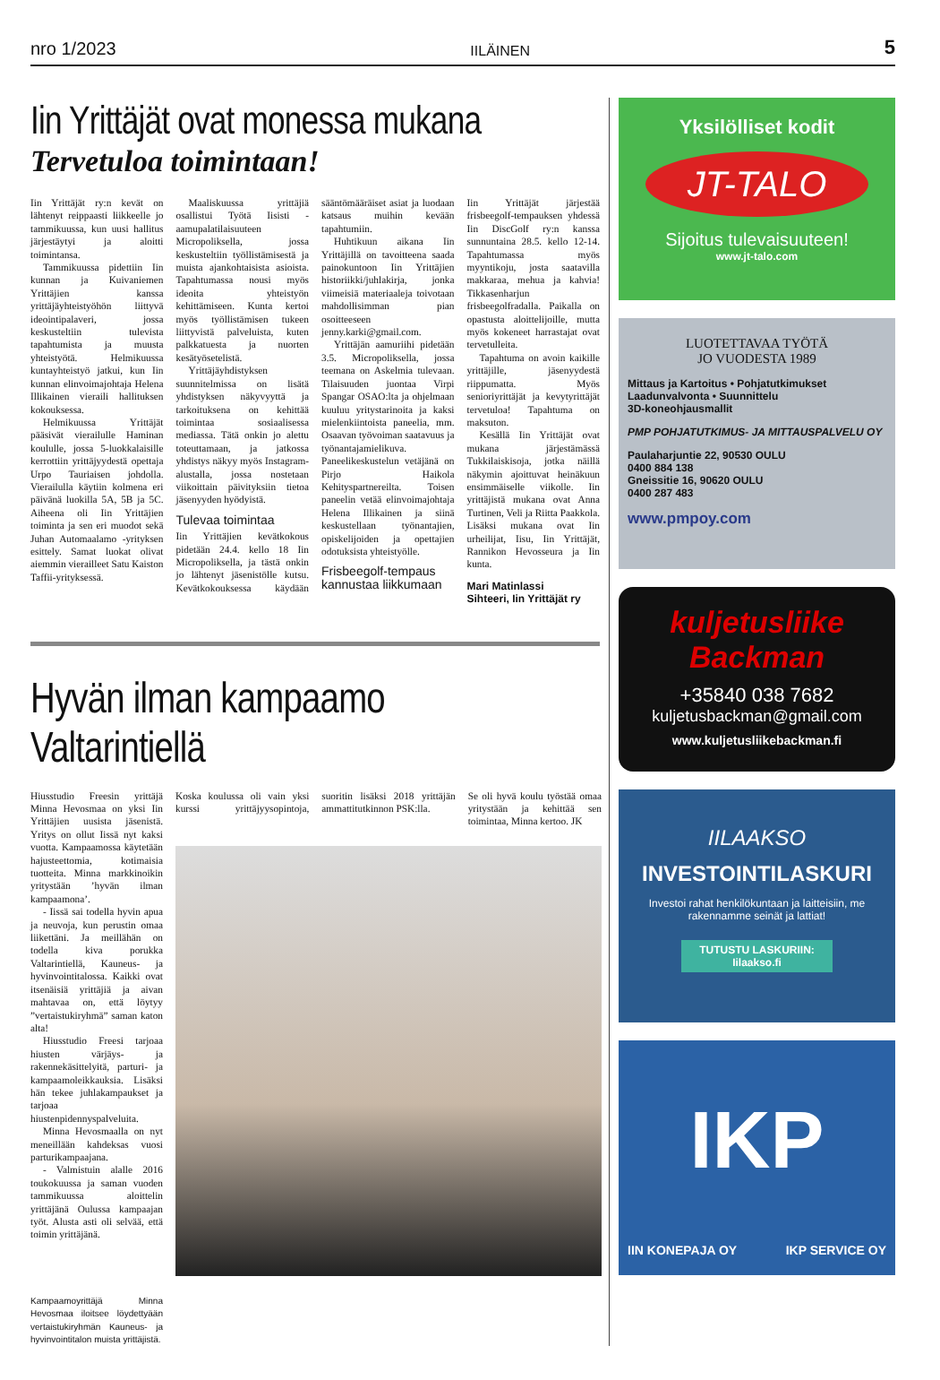nro 1/2023 IILÄINEN 5
Iin Yrittäjät ovat monessa mukana
Tervetuloa toimintaan!
Iin Yrittäjät ry:n kevät on lähtenyt reippaasti liikkeelle jo tammikuussa, kun uusi hallitus järjestäytyi ja aloitti toimintansa.
Tammikuussa pidettiin Iin kunnan ja Kuivaniemen Yrittäjien kanssa yrittäjäyhteistyöhön liittyvä ideointipalaveri, jossa keskusteltiin tulevista tapahtumista ja muusta yhteistyötä. Helmikuussa kuntayhteistyö jatkui, kun Iin kunnan elinvoimajohtaja Helena Illikainen vieraili hallituksen kokouksessa.
Helmikuussa Yrittäjät pääsivät vierailulle Haminan koululle, jossa 5-luokkalaisille kerrottiin yrittäjyydestä opettaja Urpo Tauriaisen johdolla. Vierailulla käytiin kolmena eri päivänä luokilla 5A, 5B ja 5C. Aiheena oli Iin Yrittäjien toiminta ja sen eri muodot sekä Juhan Automaalamo -yrityksen esittely. Samat luokat olivat aiemmin vierailleet Satu Kaiston Taffii-yrityksessä.
Maaliskuussa yrittäjiä osallistui Työtä Iisisti -aamupalatilaisuuteen Micropoliksella, jossa keskusteltiin työllistämisestä ja muista ajankohtaisista asioista. Tapahtumassa nousi myös ideoita yhteistyön kehittämiseen. Kunta kertoi myös työllistämisen tukeen liittyvistä palveluista, kuten palkkatuesta ja nuorten kesätyösetelistä.
Yrittäjäyhdistyksen suunnitelmissa on lisätä yhdistyksen näkyvyyttä ja tarkoituksena on kehittää toimintaa sosiaalisessa mediassa. Tätä onkin jo alettu toteuttamaan, ja jatkossa yhdistys näkyy myös Instagram-alustalla, jossa nostetaan viikoittain päivityksiin tietoa jäsenyyden hyödyistä.
Tulevaa toimintaa
Iin Yrittäjien kevätkokous pidetään 24.4. kello 18 Iin Micropoliksella, ja tästä onkin jo lähtenyt jäsenistölle kutsu. Kevätkokouksessa käydään sääntömääräiset asiat ja luodaan katsaus muihin kevään tapahtumiin.
Huhtikuun aikana Iin Yrittäjillä on tavoitteena saada painokuntoon Iin Yrittäjien historiikki/juhlakirja, jonka viimeisiä materiaaleja toivotaan mahdollisimman pian osoitteeseen jenny.karki@gmail.com.
Yrittäjän aamuriihi pidetään 3.5. Micropoliksella, jossa teemana on Askelmia tulevaan. Tilaisuuden juontaa Virpi Spangar OSAO:lta ja ohjelmaan kuuluu yritystarinoita ja kaksi mielenkiintoista paneelia, mm. Osaavan työvoiman saatavuus ja työnantajamielikuva. Paneelikeskustelun vetäjänä on Pirjo Haikola Kehityspartnereilta. Toisen paneelin vetää elinvoimajohtaja Helena Illikainen ja siinä keskustellaan työnantajien, opiskelijoiden ja opettajien odotuksista yhteistyölle.
Frisbeegolf-tempaus kannustaa liikkumaan
Iin Yrittäjät järjestää frisbeegolf-tempauksen yhdessä Iin DiscGolf ry:n kanssa sunnuntaina 28.5. kello 12-14. Tapahtumassa myös myyntikoju, josta saatavilla makkaraa, mehua ja kahvia! Tikkasenharjun frisbeegolfradalla. Paikalla on opastusta aloittelijoille, mutta myös kokeneet harrastajat ovat tervetulleita.
Tapahtuma on avoin kaikille yrittäjille, jäsenyydestä riippumatta. Myös senioriyrittäjät ja kevytyrittäjät tervetuloa! Tapahtuma on maksuton.
Kesällä Iin Yrittäjät ovat mukana järjestämässä Tukkilaiskisoja, jotka näillä näkymin ajoittuvat heinäkuun ensimmäiselle viikolle. Iin yrittäjistä mukana ovat Anna Turtinen, Veli ja Riitta Paakkola. Lisäksi mukana ovat Iin urheilijat, Iisu, Iin Yrittäjät, Rannikon Hevosseura ja Iin kunta.
Mari Matinlassi
Sihteeri, Iin Yrittäjät ry
Hyvän ilman kampaamo Valtarintiellä
Hiusstudio Freesin yrittäjä Minna Hevosmaa on yksi Iin Yrittäjien uusista jäsenistä. Yritys on ollut Iissä nyt kaksi vuotta. Kampaamossa käytetään hajusteettomia, kotimaisia tuotteita. Minna markkinoikin yritystään ’hyvän ilman kampaamona’.
- Iissä sai todella hyvin apua ja neuvoja, kun perustin omaa liikettäni. Ja meillähän on todella kiva porukka Valtarintiellä, Kauneus- ja hyvinvointitalossa. Kaikki ovat itsenäisiä yrittäjiä ja aivan mahtavaa on, että löytyy ”vertaistukiryhmä” saman katon alta!
Hiusstudio Freesi tarjoaa hiusten värjäys- ja rakennekäsittelyitä, parturi- ja kampaamoleikkauksia. Lisäksi hän tekee juhlakampaukset ja tarjoaa hiustenpidennyspalveluita.
Minna Hevosmaalla on nyt meneillään kahdeksas vuosi parturikampaajana.
- Valmistuin alalle 2016 toukokuussa ja saman vuoden tammikuussa aloittelin yrittäjänä Oulussa kampaajan työt. Alusta asti oli selvää, että toimin yrittäjänä.
Kampaamoyrittäjä Minna Hevosmaa iloitsee löydettyään vertaistukiryhmän Kauneus- ja hyvinvointitalon muista yrittäjistä.
Koska koulussa oli vain yksi kurssi yrittäjyysopintoja, suoritin lisäksi 2018 yrittäjän ammattitutkinnon PSK:lla.
Se oli hyvä koulu työstää omaa yritystään ja kehittää sen toimintaa, Minna kertoo. JK
Yksilölliset kodit
JT-TALO
Sijoitus tulevaisuuteen!
www.jt-talo.com
LUOTETTAVAA TYÖTÄ
JO VUODESTA 1989
Mittaus ja Kartoitus • Pohjatutkimukset
Laadunvalvonta • Suunnittelu
3D-koneohjausmallit
PMP POHJATUTKIMUS- JA MITTAUSPALVELU OY
Paulaharjuntie 22, 90530 OULU
0400 884 138
Gneissitie 16, 90620 OULU
0400 287 483
www.pmpoy.com
kuljetusliike Backman
+35840 038 7682
kuljetusbackman@gmail.com
www.kuljetusliikebackman.fi
IILAAKSO
INVESTOINTILASKURI
Investoi rahat henkilökuntaan ja laitteisiin, me rakennamme seinät ja lattiat!
TUTUSTU LASKURIIN:
Iilaakso.fi
IKP
IIN KONEPAJA OY IKP SERVICE OY